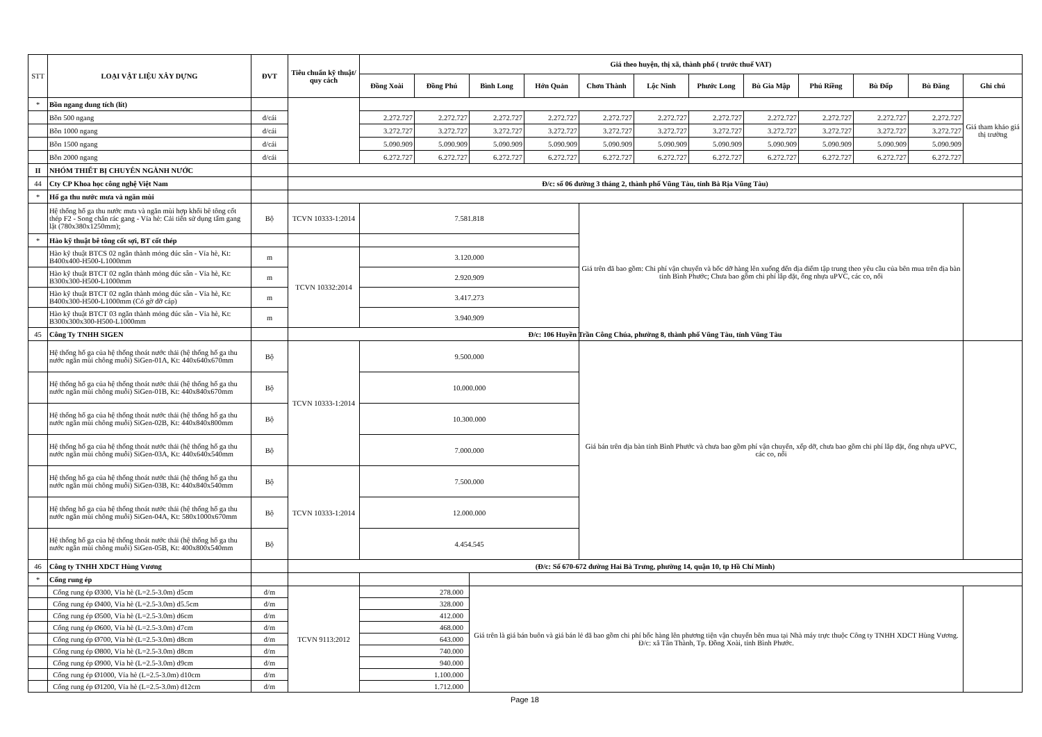| STT | LOẠI VẬT LIỆU XÂY DỰNG | ĐVT | Tiêu chuẩn kỹ thuật/ quy cách | Giá theo huyện, thị xã, thành phố ( trước thuế VAT) | | | | | | | | | | | |
| --- | --- | --- | --- | --- | --- | --- | --- | --- | --- | --- | --- | --- | --- | --- | --- |
| | | | | Đồng Xoài | Đồng Phú | Bình Long | Hớn Quản | Chơn Thành | Lộc Ninh | Phước Long | Bù Gia Mập | Phú Riềng | Bù Đốp | Bù Đăng | Ghi chú |
| * | Bồn ngang dung tích (lít) | | | | | | | | | | | | | | Giá tham khảo giá thị trường |
| | Bồn 500 ngang | đ/cái | | 2.272.727 | 2.272.727 | 2.272.727 | 2.272.727 | 2.272.727 | 2.272.727 | 2.272.727 | 2.272.727 | 2.272.727 | 2.272.727 | 2.272.727 | |
| | Bồn 1000 ngang | đ/cái | | 3.272.727 | 3.272.727 | 3.272.727 | 3.272.727 | 3.272.727 | 3.272.727 | 3.272.727 | 3.272.727 | 3.272.727 | 3.272.727 | 3.272.727 | |
| | Bồn 1500 ngang | đ/cái | | 5.090.909 | 5.090.909 | 5.090.909 | 5.090.909 | 5.090.909 | 5.090.909 | 5.090.909 | 5.090.909 | 5.090.909 | 5.090.909 | 5.090.909 | |
| | Bồn 2000 ngang | đ/cái | | 6.272.727 | 6.272.727 | 6.272.727 | 6.272.727 | 6.272.727 | 6.272.727 | 6.272.727 | 6.272.727 | 6.272.727 | 6.272.727 | 6.272.727 | |
| II | NHÓM THIẾT BỊ CHUYÊN NGÀNH NƯỚC | | | | | | | | | | | | | | |
| 44 | Cty CP Khoa học công nghệ Việt Nam | | Đ/c: số 06 đường 3 tháng 2, thành phố Vũng Tàu, tỉnh Bà Rịa Vũng Tàu) | | | | | | | | | | | | |
| * | Hố ga thu nước mưa và ngăn mùi | | | | | | | | | | | | | | |
| | Hệ thống hố ga thu nước mưa và ngăn mùi hợp khối bê tông cốt thép F2 - Song chắn rác gang - Vỉa hè: Cải tiến sử dụng tấm gang lật (780x380x1250mm); | Bộ | TCVN 10333-1:2014 | 7.581.818 | | | | Giá trên đã bao gồm: Chi phí vận chuyển và bốc dỡ hàng lên xuống đến địa điểm tập trung theo yêu cầu của bên mua trên địa bàn tỉnh Bình Phước; Chưa bao gồm chi phí lắp đặt, ống nhựa uPVC, các co, nối | | | | | | | |
| * | Hào kỹ thuật bê tông cốt sợi, BT cốt thép | | | | | | | | | | | | | | |
| | Hào kỹ thuật BTCS 02 ngăn thành mỏng đúc sẵn - Vỉa hè, Kt: B400x400-H500-L1000mm | m | TCVN 10332:2014 | 3.120.000 | | | | | | | | | | | |
| | Hào kỹ thuật BTCT 02 ngăn thành mỏng đúc sẵn - Vỉa hè, Kt: B300x300-H500-L1000mm | m | | 2.920.909 | | | | | | | | | | | |
| | Hào kỹ thuật BTCT 02 ngăn thành mỏng đúc sẵn - Vỉa hè, Kt: B400x300-H500-L1000mm (Có gờ đỡ cáp) | m | | 3.417.273 | | | | | | | | | | | |
| | Hào kỹ thuật BTCT 03 ngăn thành mỏng đúc sẵn - Vỉa hè, Kt: B300x300x300-H500-L1000mm | m | | 3.940.909 | | | | | | | | | | | |
| 45 | Công Ty TNHH SIGEN | | Đ/c: 106 Huyền Trần Công Chúa, phường 8, thành phố Vũng Tàu, tỉnh Vũng Tàu | | | | | | | | | | | | |
| | Hệ thống hố ga của hệ thống thoát nước thải (hệ thống hố ga thu nước ngăn mùi chông muỗi) SiGen-01A, Kt: 440x640x670mm | Bộ | TCVN 10333-1:2014 | 9.500.000 | | | | Giá bán trên địa bàn tỉnh Bình Phước và chưa bao gồm phí vận chuyển, xếp dỡ, chưa bao gồm chi phí lắp đặt, ống nhựa uPVC, các co, nối | | | | | | | |
| | Hệ thống hố ga của hệ thống thoát nước thải (hệ thống hố ga thu nước ngăn mùi chông muỗi) SiGen-01B, Kt: 440x840x670mm | Bộ | | 10.000.000 | | | | | | | | | | | |
| | Hệ thống hố ga của hệ thống thoát nước thải (hệ thống hố ga thu nước ngăn mùi chông muỗi) SiGen-02B, Kt: 440x840x800mm | Bộ | | 10.300.000 | | | | | | | | | | | |
| | Hệ thống hố ga của hệ thống thoát nước thải (hệ thống hố ga thu nước ngăn mùi chông muỗi) SiGen-03A, Kt: 440x640x540mm | Bộ | | 7.000.000 | | | | | | | | | | | |
| | Hệ thống hố ga của hệ thống thoát nước thải (hệ thống hố ga thu nước ngăn mùi chông muỗi) SiGen-03B, Kt: 440x840x540mm | Bộ | TCVN 10333-1:2014 | 7.500.000 | | | | | | | | | | | |
| | Hệ thống hố ga của hệ thống thoát nước thải (hệ thống hố ga thu nước ngăn mùi chông muỗi) SiGen-04A, Kt: 580x1000x670mm | Bộ | | 12.000.000 | | | | | | | | | | | |
| | Hệ thống hố ga của hệ thống thoát nước thải (hệ thống hố ga thu nước ngăn mùi chông muỗi) SiGen-05B, Kt: 400x800x540mm | Bộ | | 4.454.545 | | | | | | | | | | | |
| 46 | Công ty TNHH XDCT Hùng Vương | | (Đ/c: Số 670-672 đường Hai Bà Trưng, phường 14, quận 10, tp Hồ Chí Minh) | | | | | | | | | | | | |
| * | Cống rung ép | | | | | | | | | | | | | | |
| | Cống rung ép Ø300, Vỉa hè (L=2.5-3.0m) d5cm | đ/m | TCVN 9113:2012 | 278.000 | | Giá trên là giá bán buôn và giá bán lẻ đã bao gồm chi phí bốc hàng lên phương tiện vận chuyển bên mua tại Nhà máy trực thuộc Công ty TNHH XDCT Hùng Vương. Đ/c: xã Tân Thành, Tp. Đồng Xoài, tỉnh Bình Phước. | | | | | | | | | |
| | Cống rung ép Ø400, Vỉa hè (L=2.5-3.0m) d5.5cm | đ/m | | 328.000 | | | | | | | | | | | |
| | Cống rung ép Ø500, Vỉa hè (L=2.5-3.0m) d6cm | đ/m | | 412.000 | | | | | | | | | | | |
| | Cống rung ép Ø600, Vỉa hè (L=2.5-3.0m) d7cm | đ/m | | 468.000 | | | | | | | | | | | |
| | Cống rung ép Ø700, Vỉa hè (L=2.5-3.0m) d8cm | đ/m | | 643.000 | | | | | | | | | | | |
| | Cống rung ép Ø800, Vỉa hè (L=2.5-3.0m) d8cm | đ/m | | 740.000 | | | | | | | | | | | |
| | Cống rung ép Ø900, Vỉa hè (L=2.5-3.0m) d9cm | đ/m | | 940.000 | | | | | | | | | | | |
| | Cống rung ép Ø1000, Vỉa hè (L=2.5-3.0m) d10cm | đ/m | | 1.100.000 | | | | | | | | | | | |
| | Cống rung ép Ø1200, Vỉa hè (L=2.5-3.0m) d12cm | đ/m | | 1.712.000 | | | | | | | | | | | |
Page 18